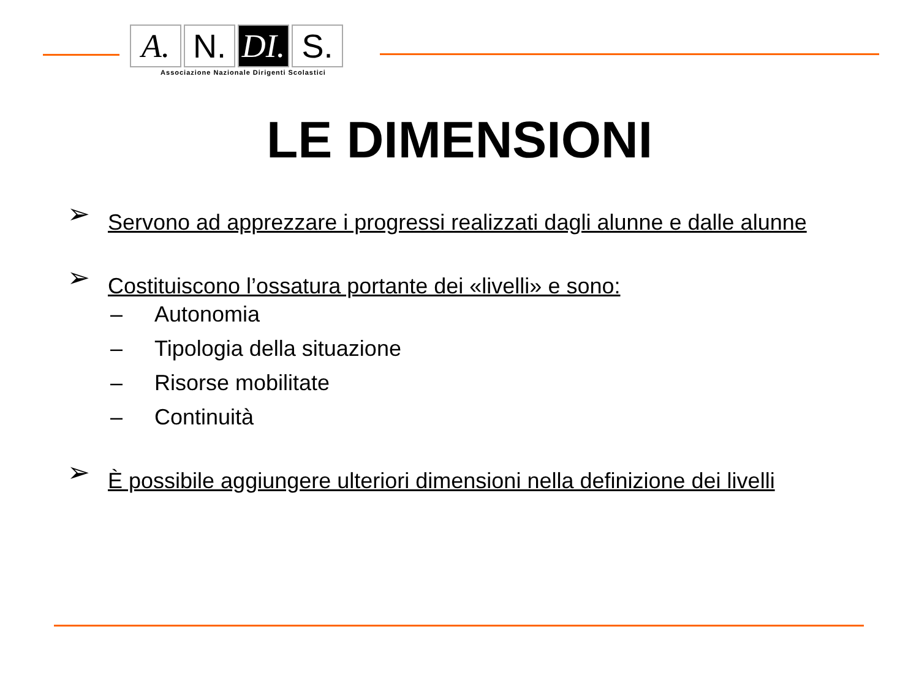A. N. DI.
S.
Associazione Nazionale Dirigenti Scolastici
LE DIMENSIONI
➢ Servono ad apprezzare i progressi realizzati dagli alunne e dalle alunne
➢ Costituiscono l’ossatura portante dei «livelli» e sono:
– Autonomia
– Tipologia della situazione
– Risorse mobilitate
– Continuità
➢ È possibile aggiungere ulteriori dimensioni nella definizione dei livelli